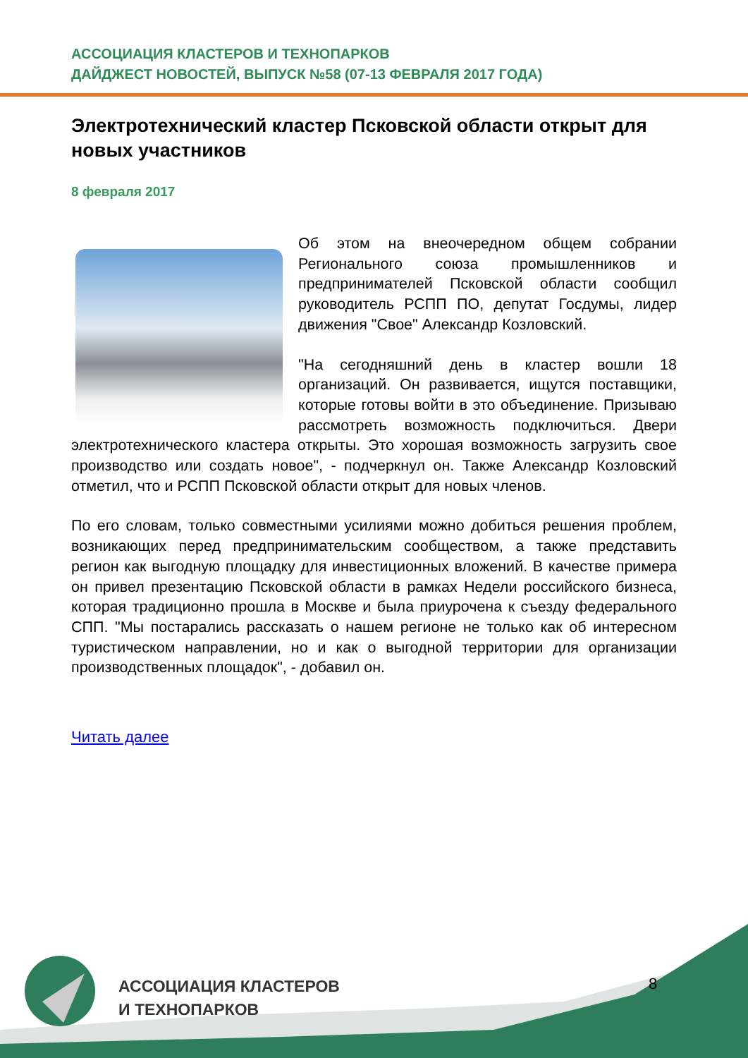АССОЦИАЦИЯ КЛАСТЕРОВ И ТЕХНОПАРКОВ
ДАЙДЖЕСТ НОВОСТЕЙ, ВЫПУСК №58 (07-13 ФЕВРАЛЯ 2017 ГОДА)
Электротехнический кластер Псковской области открыт для новых участников
8 февраля 2017
Об этом на внеочередном общем собрании Регионального союза промышленников и предпринимателей Псковской области сообщил руководитель РСПП ПО, депутат Госдумы, лидер движения "Свое" Александр Козловский.
"На сегодняшний день в кластер вошли 18 организаций. Он развивается, ищутся поставщики, которые готовы войти в это объединение. Призываю рассмотреть возможность подключиться. Двери электротехнического кластера открыты. Это хорошая возможность загрузить свое производство или создать новое", - подчеркнул он. Также Александр Козловский отметил, что и РСПП Псковской области открыт для новых членов.
По его словам, только совместными усилиями можно добиться решения проблем, возникающих перед предпринимательским сообществом, а также представить регион как выгодную площадку для инвестиционных вложений. В качестве примера он привел презентацию Псковской области в рамках Недели российского бизнеса, которая традиционно прошла в Москве и была приурочена к съезду федерального СПП. "Мы постарались рассказать о нашем регионе не только как об интересном туристическом направлении, но и как о выгодной территории для организации производственных площадок", - добавил он.
Читать далее
АССОЦИАЦИЯ КЛАСТЕРОВ
И ТЕХНОПАРКОВ
8